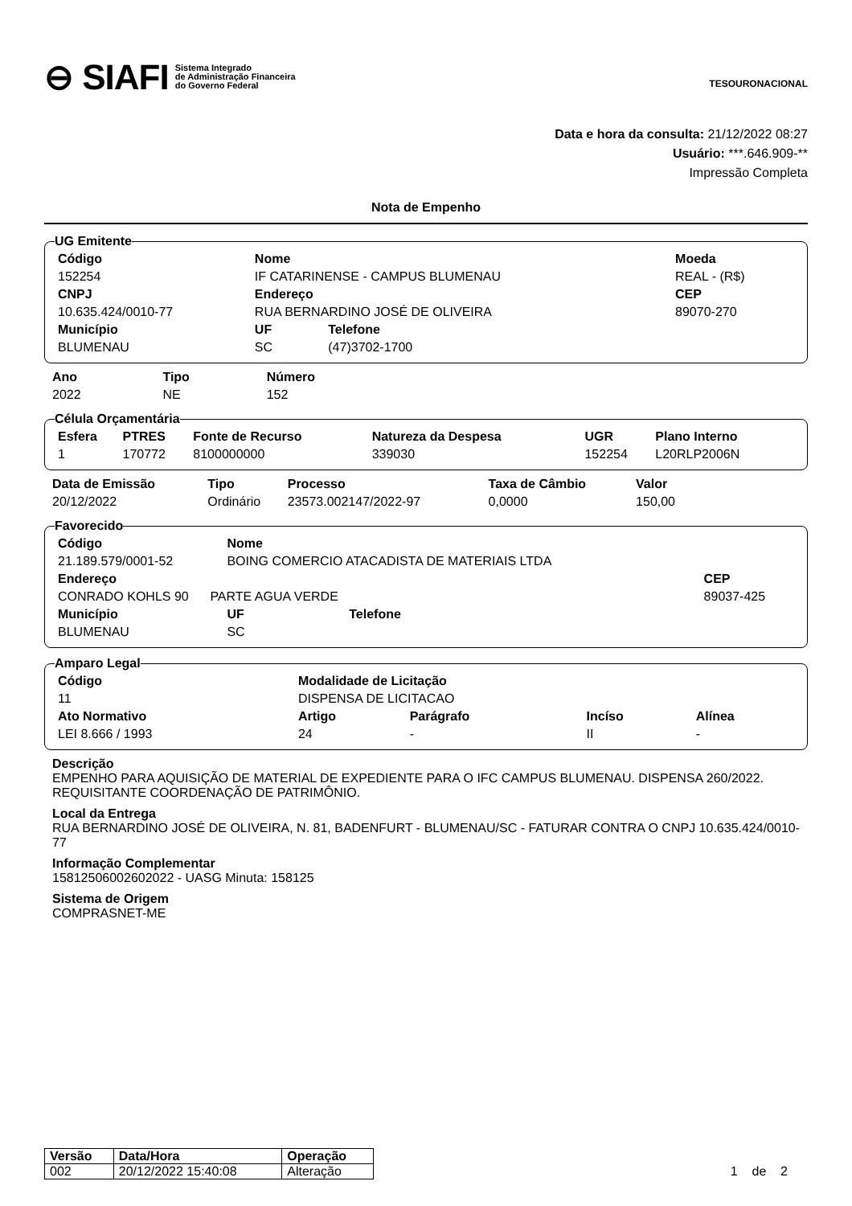⊖ SIAFI Sistema Integrado
de Administração Financeira
do Governo Federal
TESOURONACIONAL
Data e hora da consulta: 21/12/2022 08:27
Usuário: ***.646.909-**
Impressão Completa
Nota de Empenho
UG Emitente
| Código | Nome | | Moeda |
| --- | --- | --- | --- |
| 152254 | IF CATARINENSE - CAMPUS BLUMENAU | | REAL - (R$) |
| CNPJ | Endereço | | CEP |
| 10.635.424/0010-77 | RUA BERNARDINO JOSÉ DE OLIVEIRA | | 89070-270 |
| Município | UF | Telefone | |
| BLUMENAU | SC | (47)3702-1700 | |
| Ano | Tipo | Número |
| --- | --- | --- |
| 2022 | NE | 152 |
Célula Orçamentária
| Esfera | PTRES | Fonte de Recurso | Natureza da Despesa | UGR | Plano Interno |
| --- | --- | --- | --- | --- | --- |
| 1 | 170772 | 8100000000 | 339030 | 152254 | L20RLP2006N |
| Data de Emissão | Tipo | Processo | Taxa de Câmbio | Valor |
| --- | --- | --- | --- | --- |
| 20/12/2022 | Ordinário | 23573.002147/2022-97 | 0,0000 | 150,00 |
Favorecido
| Código | Nome | | |
| --- | --- | --- | --- |
| 21.189.579/0001-52 | BOING COMERCIO ATACADISTA DE MATERIAIS LTDA | | |
| Endereço | | | CEP |
| CONRADO KOHLS 90 PARTE AGUA VERDE | | | 89037-425 |
| Município | UF | Telefone | |
| BLUMENAU | SC | | |
Amparo Legal
| Código | Modalidade de Licitação | | | | |
| --- | --- | --- | --- | --- | --- |
| 11 | DISPENSA DE LICITACAO | | | | |
| Ato Normativo | | Artigo | Parágrafo | Incíso | Alínea |
| LEI 8.666 / 1993 | | 24 | - | II | - |
Descrição
EMPENHO PARA AQUISIÇÃO DE MATERIAL DE EXPEDIENTE PARA O IFC CAMPUS BLUMENAU. DISPENSA 260/2022. REQUISITANTE COORDENAÇÃO DE PATRIMÔNIO.
Local da Entrega
RUA BERNARDINO JOSÉ DE OLIVEIRA, N. 81, BADENFURT - BLUMENAU/SC - FATURAR CONTRA O CNPJ 10.635.424/0010-77
Informação Complementar
15812506002602022 - UASG Minuta: 158125
Sistema de Origem
COMPRASNET-ME
| Versão | Data/Hora | Operação |
| --- | --- | --- |
| 002 | 20/12/2022 15:40:08 | Alteração |
1 de 2